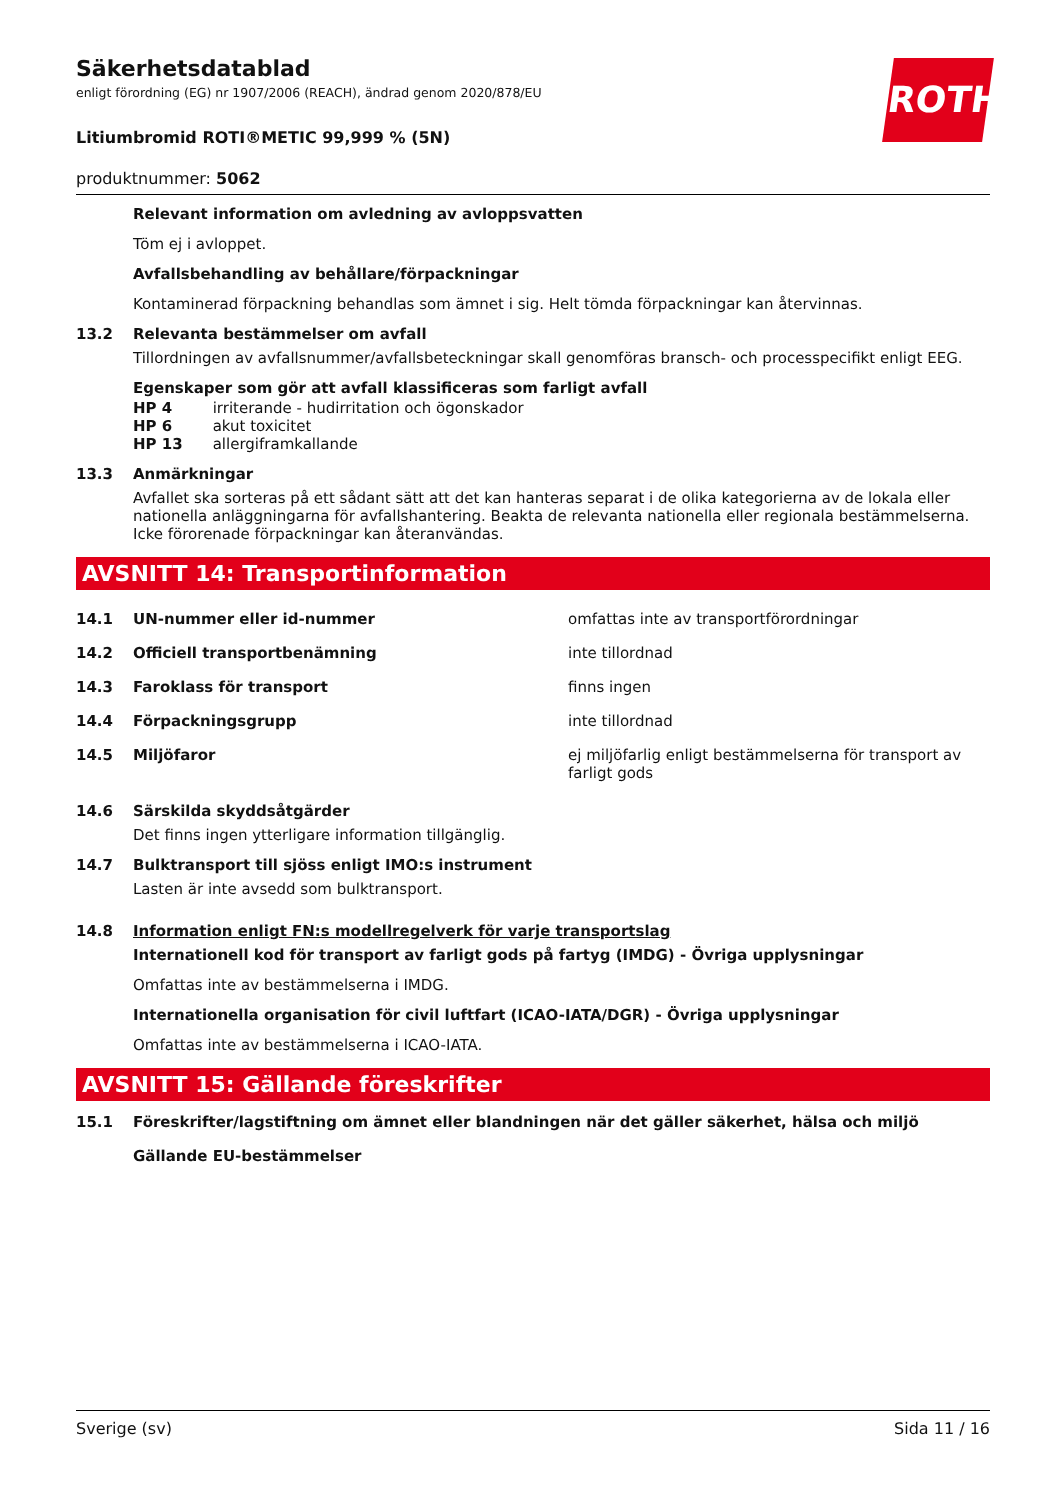ROTH
Säkerhetsdatablad
enligt förordning (EG) nr 1907/2006 (REACH), ändrad genom 2020/878/EU
Litiumbromid ROTI®METIC 99,999 % (5N)
produktnummer: 5062
Relevant information om avledning av avloppsvatten
Töm ej i avloppet.
Avfallsbehandling av behållare/förpackningar
Kontaminerad förpackning behandlas som ämnet i sig. Helt tömda förpackningar kan återvinnas.
13.2 Relevanta bestämmelser om avfall
Tillordningen av avfallsnummer/avfallsbeteckningar skall genomföras bransch- och processpecifikt enligt EEG.
Egenskaper som gör att avfall klassificeras som farligt avfall
| HP 4 | irriterande - hudirritation och ögonskador |
| HP 6 | akut toxicitet |
| HP 13 | allergiframkallande |
13.3 Anmärkningar
Avfallet ska sorteras på ett sådant sätt att det kan hanteras separat i de olika kategorierna av de lokala eller nationella anläggningarna för avfallshantering. Beakta de relevanta nationella eller regionala bestämmelserna. Icke förorenade förpackningar kan återanvändas.
AVSNITT 14: Transportinformation
| 14.1 | UN-nummer eller id-nummer | omfattas inte av transportförordningar |
| 14.2 | Officiell transportbenämning | inte tillordnad |
| 14.3 | Faroklass för transport | finns ingen |
| 14.4 | Förpackningsgrupp | inte tillordnad |
| 14.5 | Miljöfaror | ej miljöfarlig enligt bestämmelserna för transport av farligt gods |
14.6 Särskilda skyddsåtgärder
Det finns ingen ytterligare information tillgänglig.
14.7 Bulktransport till sjöss enligt IMO:s instrument
Lasten är inte avsedd som bulktransport.
14.8 Information enligt FN:s modellregelverk för varje transportslag
Internationell kod för transport av farligt gods på fartyg (IMDG) - Övriga upplysningar
Omfattas inte av bestämmelserna i IMDG.
Internationella organisation för civil luftfart (ICAO-IATA/DGR) - Övriga upplysningar
Omfattas inte av bestämmelserna i ICAO-IATA.
AVSNITT 15: Gällande föreskrifter
15.1 Föreskrifter/lagstiftning om ämnet eller blandningen när det gäller säkerhet, hälsa och miljö
Gällande EU-bestämmelser
Sverige (sv) Sida 11 / 16